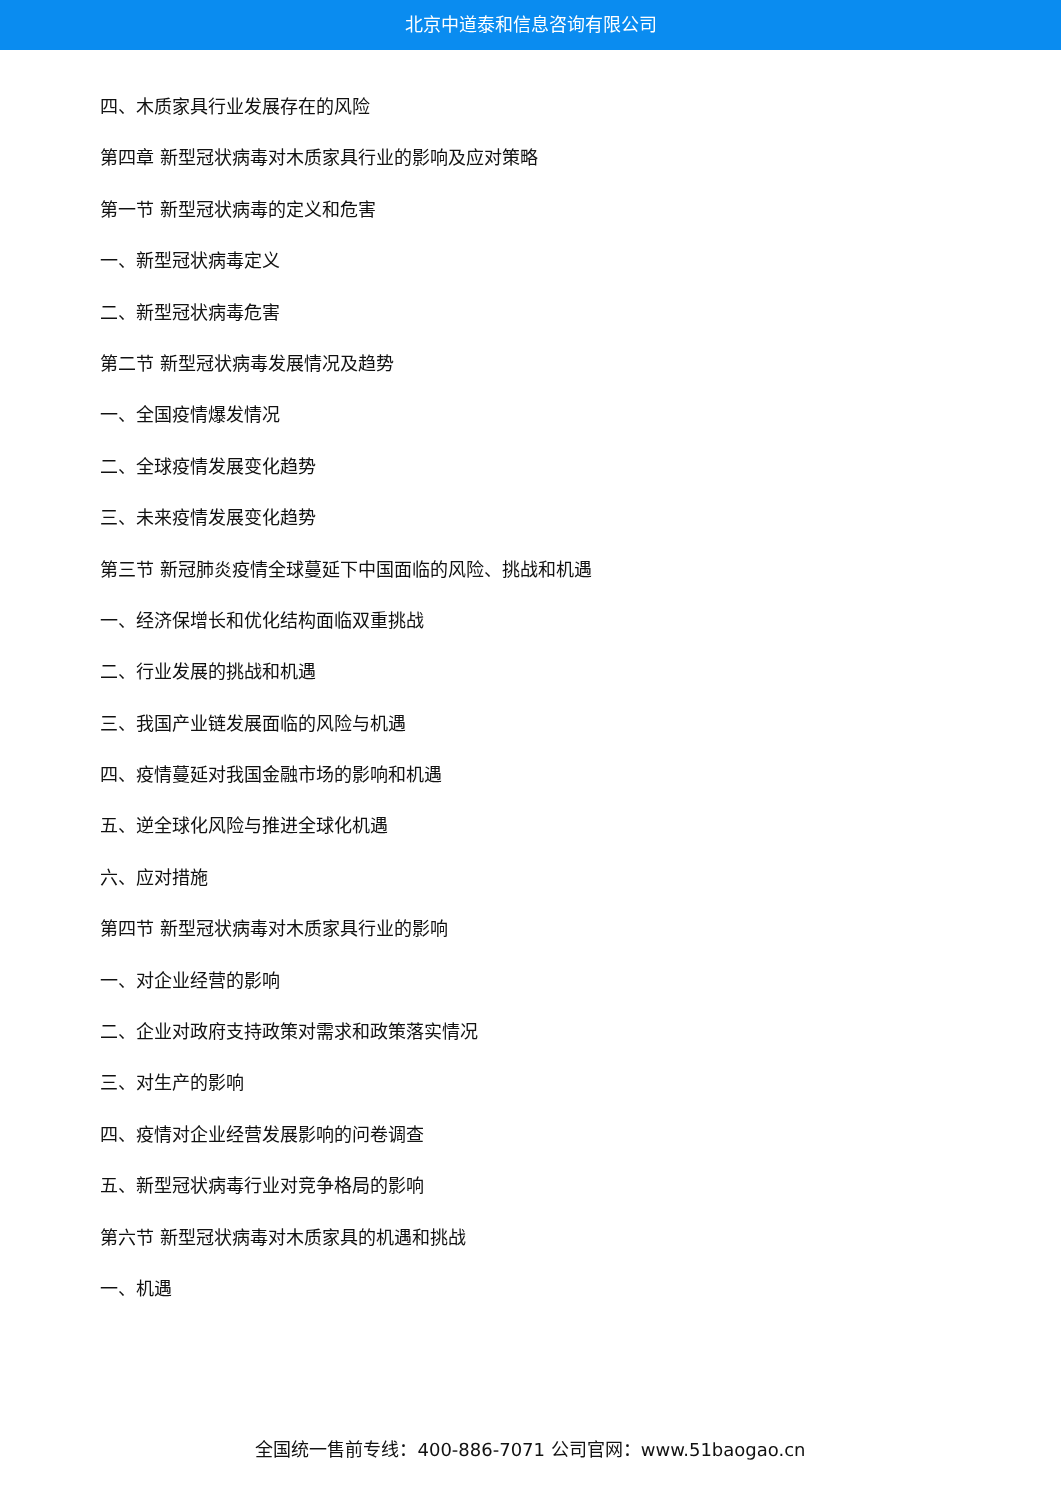北京中道泰和信息咨询有限公司
四、木质家具行业发展存在的风险
第四章 新型冠状病毒对木质家具行业的影响及应对策略
第一节 新型冠状病毒的定义和危害
一、新型冠状病毒定义
二、新型冠状病毒危害
第二节 新型冠状病毒发展情况及趋势
一、全国疫情爆发情况
二、全球疫情发展变化趋势
三、未来疫情发展变化趋势
第三节 新冠肺炎疫情全球蔓延下中国面临的风险、挑战和机遇
一、经济保增长和优化结构面临双重挑战
二、行业发展的挑战和机遇
三、我国产业链发展面临的风险与机遇
四、疫情蔓延对我国金融市场的影响和机遇
五、逆全球化风险与推进全球化机遇
六、应对措施
第四节 新型冠状病毒对木质家具行业的影响
一、对企业经营的影响
二、企业对政府支持政策对需求和政策落实情况
三、对生产的影响
四、疫情对企业经营发展影响的问卷调查
五、新型冠状病毒行业对竞争格局的影响
第六节 新型冠状病毒对木质家具的机遇和挑战
一、机遇
全国统一售前专线：400-886-7071 公司官网：www.51baogao.cn